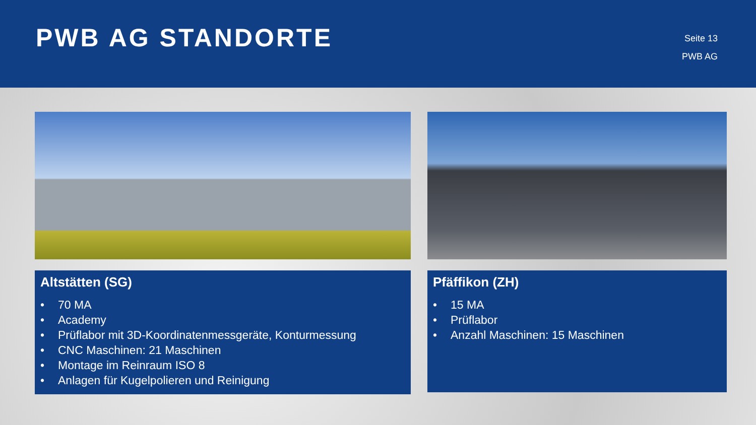PWB AG STANDORTE
Seite 13
PWB AG
Altstätten (SG)
• 70 MA
• Academy
• Prüflabor mit 3D-Koordinatenmessgeräte, Konturmessung
• CNC Maschinen: 21 Maschinen
• Montage im Reinraum ISO 8
• Anlagen für Kugelpolieren und Reinigung
Pfäffikon (ZH)
• 15 MA
• Prüflabor
• Anzahl Maschinen: 15 Maschinen